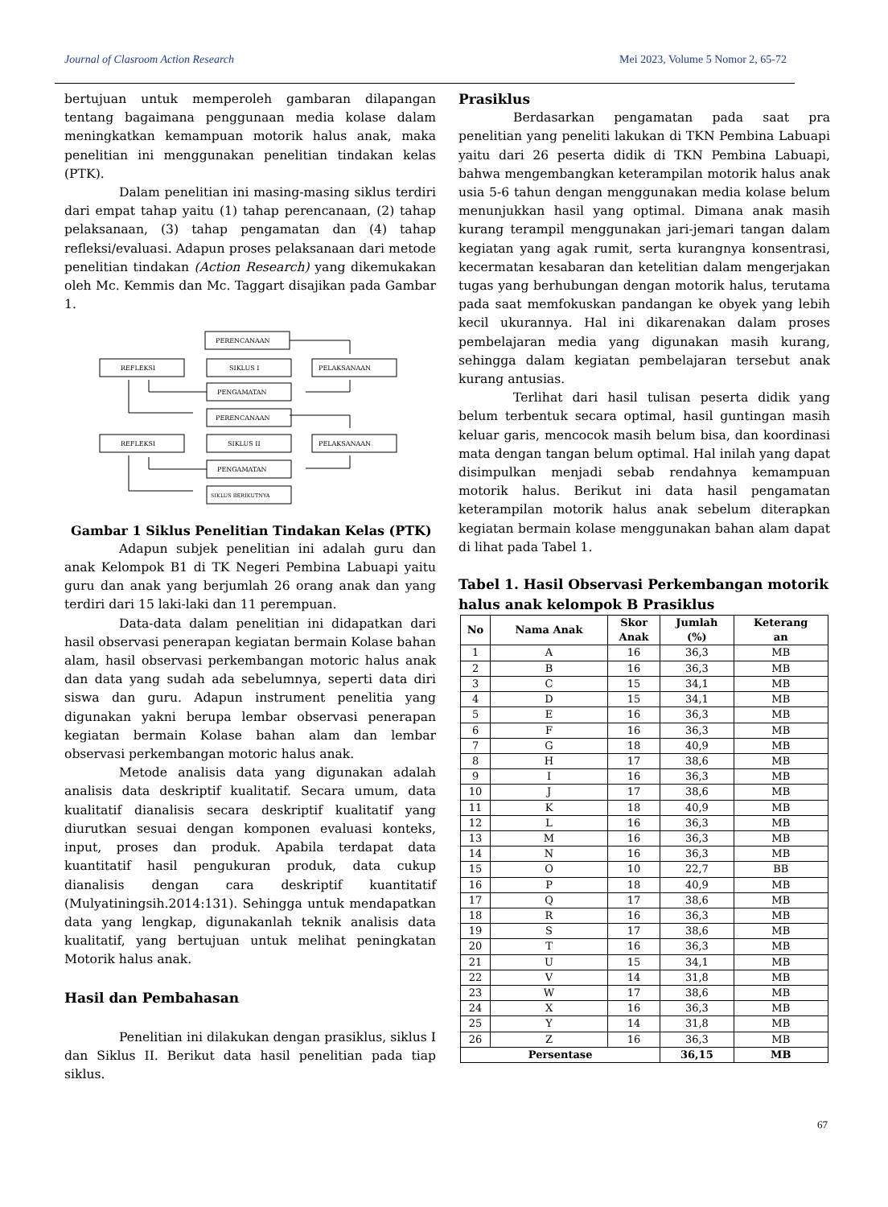Journal of Clasroom Action Research Mei 2023, Volume 5 Nomor 2, 65-72
bertujuan untuk memperoleh gambaran dilapangan tentang bagaimana penggunaan media kolase dalam meningkatkan kemampuan motorik halus anak, maka penelitian ini menggunakan penelitian tindakan kelas (PTK).
Dalam penelitian ini masing-masing siklus terdiri dari empat tahap yaitu (1) tahap perencanaan, (2) tahap pelaksanaan, (3) tahap pengamatan dan (4) tahap refleksi/evaluasi. Adapun proses pelaksanaan dari metode penelitian tindakan (Action Research) yang dikemukakan oleh Mc. Kemmis dan Mc. Taggart disajikan pada Gambar 1.
PERENCANAAN
REFLEKSI
SIKLUS I
PELAKSANAAN
PENGAMATAN
PERENCANAAN
REFLEKSI
SIKLUS II
PELAKSANAAN
PENGAMATAN
SIKLUS BERIKUTNYA
Gambar 1 Siklus Penelitian Tindakan Kelas (PTK)
Adapun subjek penelitian ini adalah guru dan anak Kelompok B1 di TK Negeri Pembina Labuapi yaitu guru dan anak yang berjumlah 26 orang anak dan yang terdiri dari 15 laki-laki dan 11 perempuan.
Data-data dalam penelitian ini didapatkan dari hasil observasi penerapan kegiatan bermain Kolase bahan alam, hasil observasi perkembangan motoric halus anak dan data yang sudah ada sebelumnya, seperti data diri siswa dan guru. Adapun instrument penelitia yang digunakan yakni berupa lembar observasi penerapan kegiatan bermain Kolase bahan alam dan lembar observasi perkembangan motoric halus anak.
Metode analisis data yang digunakan adalah analisis data deskriptif kualitatif. Secara umum, data kualitatif dianalisis secara deskriptif kualitatif yang diurutkan sesuai dengan komponen evaluasi konteks, input, proses dan produk. Apabila terdapat data kuantitatif hasil pengukuran produk, data cukup dianalisis dengan cara deskriptif kuantitatif (Mulyatiningsih.2014:131). Sehingga untuk mendapatkan data yang lengkap, digunakanlah teknik analisis data kualitatif, yang bertujuan untuk melihat peningkatan Motorik halus anak.
Hasil dan Pembahasan
Penelitian ini dilakukan dengan prasiklus, siklus I dan Siklus II. Berikut data hasil penelitian pada tiap siklus.
Prasiklus
Berdasarkan pengamatan pada saat pra penelitian yang peneliti lakukan di TKN Pembina Labuapi yaitu dari 26 peserta didik di TKN Pembina Labuapi, bahwa mengembangkan keterampilan motorik halus anak usia 5-6 tahun dengan menggunakan media kolase belum menunjukkan hasil yang optimal. Dimana anak masih kurang terampil menggunakan jari-jemari tangan dalam kegiatan yang agak rumit, serta kurangnya konsentrasi, kecermatan kesabaran dan ketelitian dalam mengerjakan tugas yang berhubungan dengan motorik halus, terutama pada saat memfokuskan pandangan ke obyek yang lebih kecil ukurannya. Hal ini dikarenakan dalam proses pembelajaran media yang digunakan masih kurang, sehingga dalam kegiatan pembelajaran tersebut anak kurang antusias.
Terlihat dari hasil tulisan peserta didik yang belum terbentuk secara optimal, hasil guntingan masih keluar garis, mencocok masih belum bisa, dan koordinasi mata dengan tangan belum optimal. Hal inilah yang dapat disimpulkan menjadi sebab rendahnya kemampuan motorik halus. Berikut ini data hasil pengamatan keterampilan motorik halus anak sebelum diterapkan kegiatan bermain kolase menggunakan bahan alam dapat di lihat pada Tabel 1.
Tabel 1. Hasil Observasi Perkembangan motorik halus anak kelompok B Prasiklus
| No | Nama Anak | Skor Anak | Jumlah (%) | Keterang an |
| --- | --- | --- | --- | --- |
| 1 | A | 16 | 36,3 | MB |
| 2 | B | 16 | 36,3 | MB |
| 3 | C | 15 | 34,1 | MB |
| 4 | D | 15 | 34,1 | MB |
| 5 | E | 16 | 36,3 | MB |
| 6 | F | 16 | 36,3 | MB |
| 7 | G | 18 | 40,9 | MB |
| 8 | H | 17 | 38,6 | MB |
| 9 | I | 16 | 36,3 | MB |
| 10 | J | 17 | 38,6 | MB |
| 11 | K | 18 | 40,9 | MB |
| 12 | L | 16 | 36,3 | MB |
| 13 | M | 16 | 36,3 | MB |
| 14 | N | 16 | 36,3 | MB |
| 15 | O | 10 | 22,7 | BB |
| 16 | P | 18 | 40,9 | MB |
| 17 | Q | 17 | 38,6 | MB |
| 18 | R | 16 | 36,3 | MB |
| 19 | S | 17 | 38,6 | MB |
| 20 | T | 16 | 36,3 | MB |
| 21 | U | 15 | 34,1 | MB |
| 22 | V | 14 | 31,8 | MB |
| 23 | W | 17 | 38,6 | MB |
| 24 | X | 16 | 36,3 | MB |
| 25 | Y | 14 | 31,8 | MB |
| 26 | Z | 16 | 36,3 | MB |
| Persentase | | | 36,15 | MB |
67